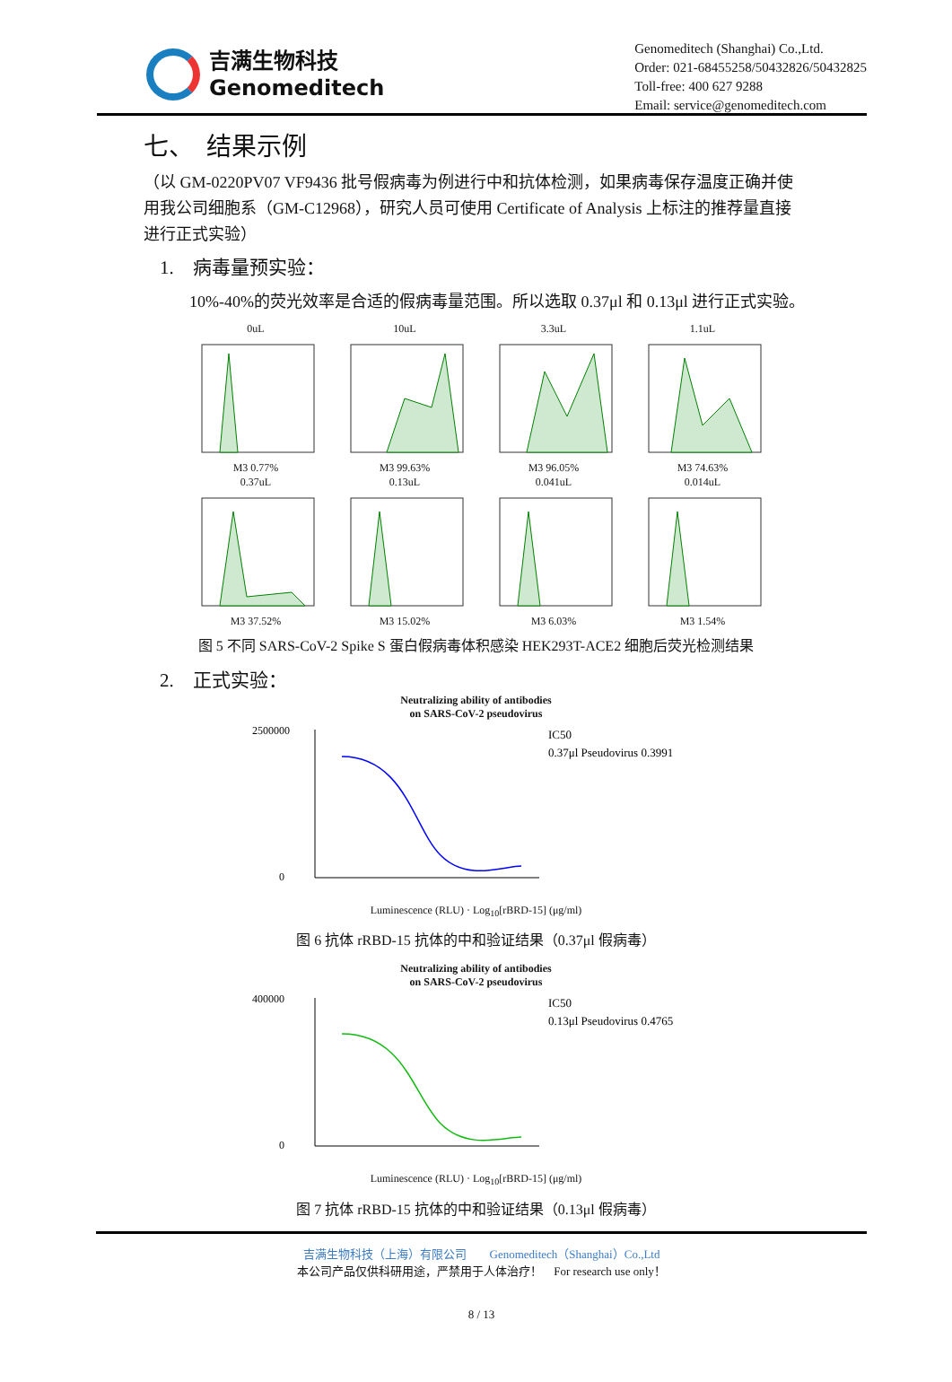吉满生物科技
Genomeditech
Genomeditech (Shanghai) Co.,Ltd.
Order: 021-68455258/50432826/50432825
Toll-free: 400 627 9288
Email: service@genomeditech.com
七、　结果示例
（以 GM-0220PV07 VF9436 批号假病毒为例进行中和抗体检测，如果病毒保存温度正确并使用我公司细胞系（GM-C12968），研究人员可使用 Certificate of Analysis 上标注的推荐量直接进行正式实验）
1.　病毒量预实验：
10%-40%的荧光效率是合适的假病毒量范围。所以选取 0.37μl 和 0.13μl 进行正式实验。
0uL
M3 0.77%
10uL
M3 99.63%
3.3uL
M3 96.05%
1.1uL
M3 74.63%
0.37uL
M3 37.52%
0.13uL
M3 15.02%
0.041uL
M3 6.03%
0.014uL
M3 1.54%
图 5 不同 SARS-CoV-2 Spike S 蛋白假病毒体积感染 HEK293T-ACE2 细胞后荧光检测结果
2.　正式实验：
Neutralizing ability of antibodies
on SARS-CoV-2 pseudovirus
2500000
0
IC50
0.37μl Pseudovirus 0.3991
Luminescence (RLU) · Log<sub>10</sub>[rBRD-15] (μg/ml)
图 6 抗体 rRBD-15 抗体的中和验证结果（0.37μl 假病毒）
Neutralizing ability of antibodies
on SARS-CoV-2 pseudovirus
400000
0
IC50
0.13μl Pseudovirus 0.4765
Luminescence (RLU) · Log<sub>10</sub>[rBRD-15] (μg/ml)
图 7 抗体 rRBD-15 抗体的中和验证结果（0.13μl 假病毒）
吉满生物科技（上海）有限公司　　Genomeditech（Shanghai）Co.,Ltd
本公司产品仅供科研用途，严禁用于人体治疗！　For research use only！
8 / 13